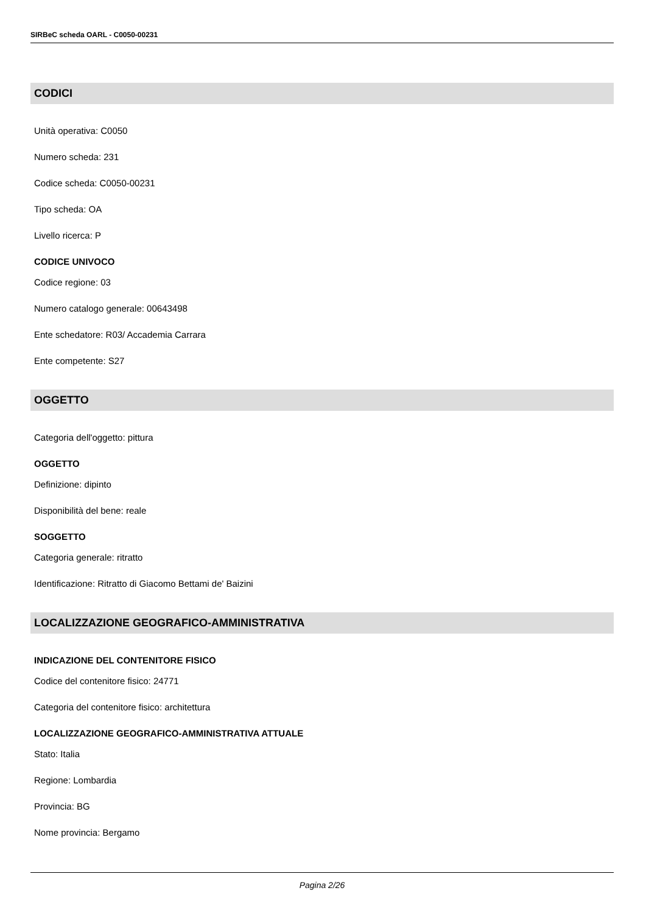SIRBeC scheda OARL - C0050-00231
CODICI
Unità operativa: C0050
Numero scheda: 231
Codice scheda: C0050-00231
Tipo scheda: OA
Livello ricerca: P
CODICE UNIVOCO
Codice regione: 03
Numero catalogo generale: 00643498
Ente schedatore: R03/ Accademia Carrara
Ente competente: S27
OGGETTO
Categoria dell'oggetto: pittura
OGGETTO
Definizione: dipinto
Disponibilità del bene: reale
SOGGETTO
Categoria generale: ritratto
Identificazione: Ritratto di Giacomo Bettami de' Baizini
LOCALIZZAZIONE GEOGRAFICO-AMMINISTRATIVA
INDICAZIONE DEL CONTENITORE FISICO
Codice del contenitore fisico: 24771
Categoria del contenitore fisico: architettura
LOCALIZZAZIONE GEOGRAFICO-AMMINISTRATIVA ATTUALE
Stato: Italia
Regione: Lombardia
Provincia: BG
Nome provincia: Bergamo
Pagina 2/26